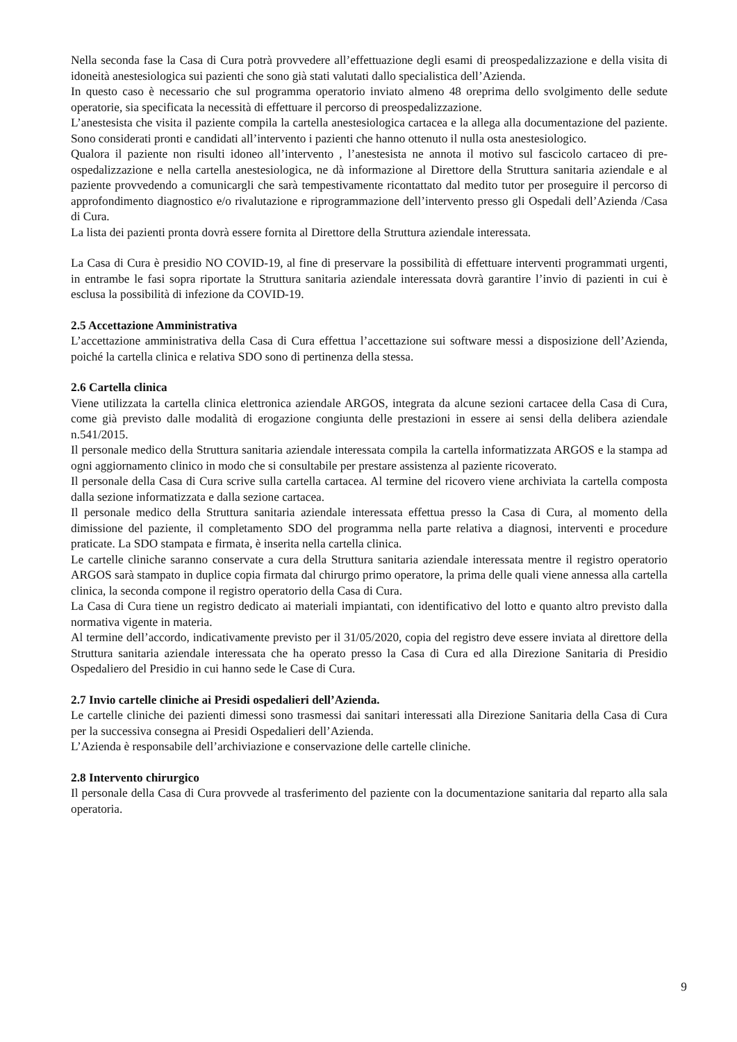Nella seconda fase la Casa di Cura potrà provvedere all’effettuazione degli esami di preospedalizzazione e della visita di idoneità anestesiologica sui pazienti che sono già stati valutati dallo specialistica dell’Azienda.
In questo caso è necessario che sul programma operatorio inviato almeno 48 oreprima dello svolgimento delle sedute operatorie, sia specificata la necessità di effettuare il percorso di preospedalizzazione.
L’anestesista che visita il paziente compila la cartella anestesiologica cartacea e la allega alla documentazione del paziente. Sono considerati pronti e candidati all’intervento i pazienti che hanno ottenuto il nulla osta anestesiologico.
Qualora il paziente non risulti idoneo all’intervento , l’anestesista ne annota il motivo sul fascicolo cartaceo di pre-ospedalizzazione e nella cartella anestesiologica, ne dà informazione al Direttore della Struttura sanitaria aziendale e al paziente provvedendo a comunicargli che sarà tempestivamente ricontattato dal medito tutor per proseguire il percorso di approfondimento diagnostico e/o rivalutazione e riprogrammazione dell’intervento presso gli Ospedali dell’Azienda /Casa di Cura.
La lista dei pazienti pronta dovrà essere fornita al Direttore della Struttura aziendale interessata.
La Casa di Cura è presidio NO COVID-19, al fine di preservare la possibilità di effettuare interventi programmati urgenti, in entrambe le fasi sopra riportate la Struttura sanitaria aziendale interessata dovrà garantire l’invio di pazienti in cui è esclusa la possibilità di infezione da COVID-19.
2.5 Accettazione Amministrativa
L’accettazione amministrativa della Casa di Cura effettua l’accettazione sui software messi a disposizione dell’Azienda, poiché la cartella clinica e relativa SDO sono di pertinenza della stessa.
2.6 Cartella clinica
Viene utilizzata la cartella clinica elettronica aziendale ARGOS, integrata da alcune sezioni cartacee della Casa di Cura, come già previsto dalle modalità di erogazione congiunta delle prestazioni in essere ai sensi della delibera aziendale n.541/2015.
Il personale medico della Struttura sanitaria aziendale interessata compila la cartella informatizzata ARGOS e la stampa ad ogni aggiornamento clinico in modo che si consultabile per prestare assistenza al paziente ricoverato.
Il personale della Casa di Cura scrive sulla cartella cartacea. Al termine del ricovero viene archiviata la cartella composta dalla sezione informatizzata e dalla sezione cartacea.
Il personale medico della Struttura sanitaria aziendale interessata effettua presso la Casa di Cura, al momento della dimissione del paziente, il completamento SDO del programma nella parte relativa a diagnosi, interventi e procedure praticate. La SDO stampata e firmata, è inserita nella cartella clinica.
Le cartelle cliniche saranno conservate a cura della Struttura sanitaria aziendale interessata mentre il registro operatorio ARGOS sarà stampato in duplice copia firmata dal chirurgo primo operatore, la prima delle quali viene annessa alla cartella clinica, la seconda compone il registro operatorio della Casa di Cura.
La Casa di Cura tiene un registro dedicato ai materiali impiantati, con identificativo del lotto e quanto altro previsto dalla normativa vigente in materia.
Al termine dell’accordo, indicativamente previsto per il 31/05/2020, copia del registro deve essere inviata al direttore della Struttura sanitaria aziendale interessata che ha operato presso la Casa di Cura ed alla Direzione Sanitaria di Presidio Ospedaliero del Presidio in cui hanno sede le Case di Cura.
2.7 Invio cartelle cliniche ai Presidi ospedalieri dell’Azienda.
Le cartelle cliniche dei pazienti dimessi sono trasmessi dai sanitari interessati alla Direzione Sanitaria della Casa di Cura per la successiva consegna ai Presidi Ospedalieri dell’Azienda.
L’Azienda è responsabile dell’archiviazione e conservazione delle cartelle cliniche.
2.8 Intervento chirurgico
Il personale della Casa di Cura provvede al trasferimento del paziente con la documentazione sanitaria dal reparto alla sala operatoria.
9